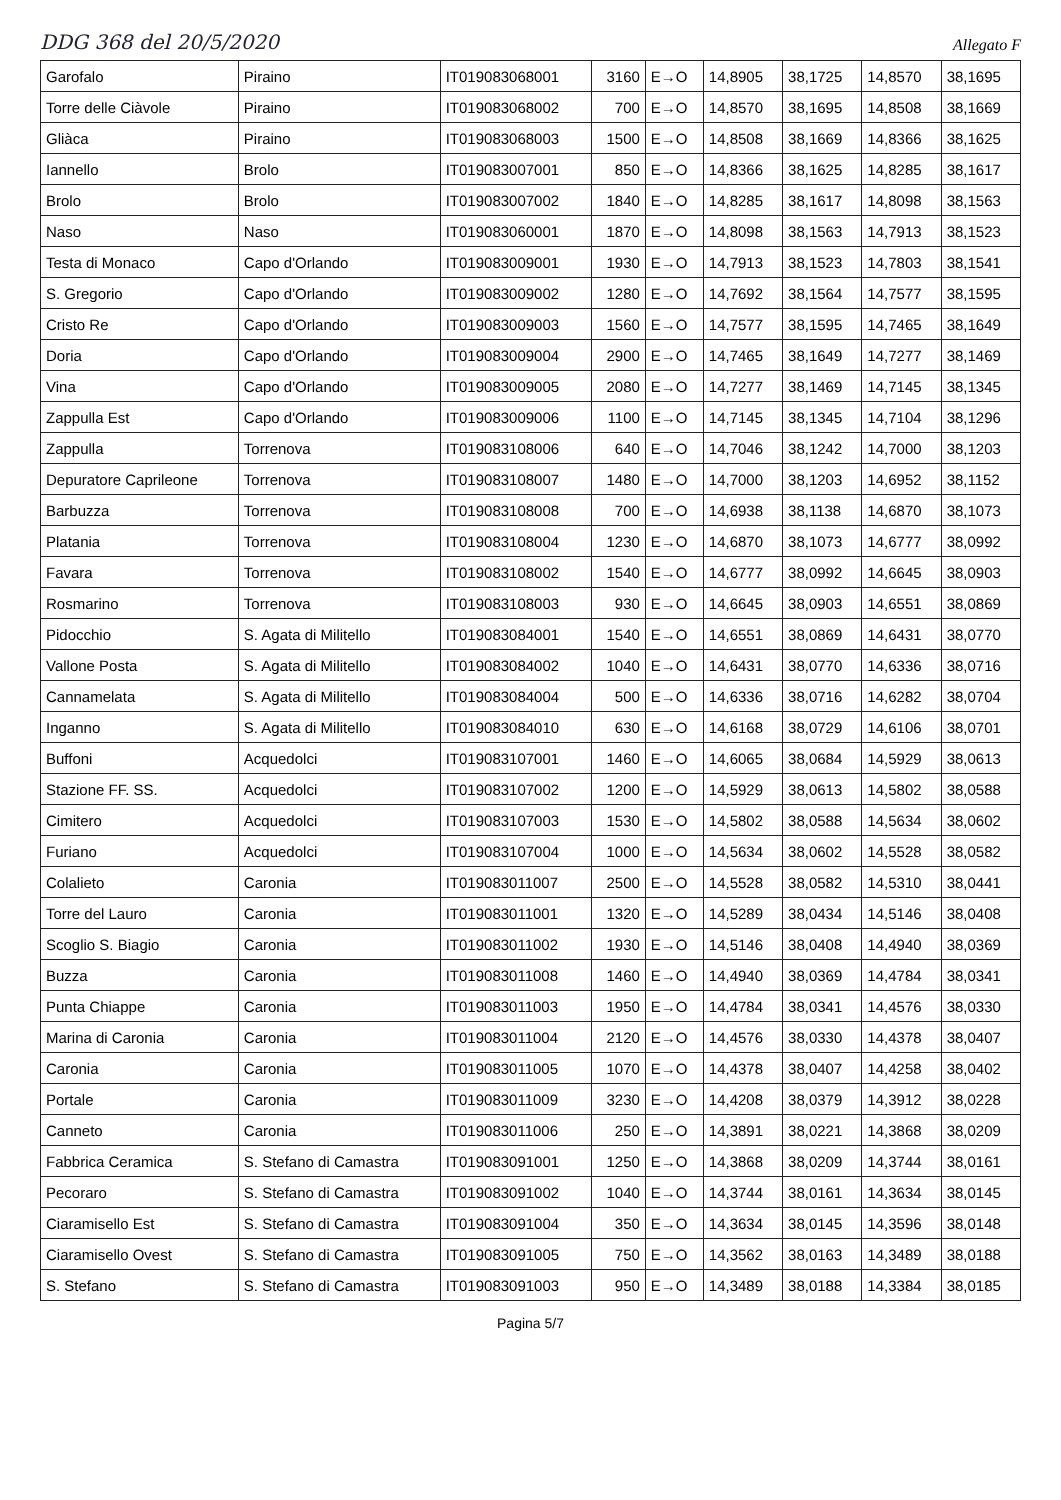DDG 368 del 20/5/2020 Allegato F
| Garofalo | Piraino | IT019083068001 | 3160 | E→O | 14,8905 | 38,1725 | 14,8570 | 38,1695 |
| Torre delle Ciàvole | Piraino | IT019083068002 | 700 | E→O | 14,8570 | 38,1695 | 14,8508 | 38,1669 |
| Gliàca | Piraino | IT019083068003 | 1500 | E→O | 14,8508 | 38,1669 | 14,8366 | 38,1625 |
| Iannello | Brolo | IT019083007001 | 850 | E→O | 14,8366 | 38,1625 | 14,8285 | 38,1617 |
| Brolo | Brolo | IT019083007002 | 1840 | E→O | 14,8285 | 38,1617 | 14,8098 | 38,1563 |
| Naso | Naso | IT019083060001 | 1870 | E→O | 14,8098 | 38,1563 | 14,7913 | 38,1523 |
| Testa di Monaco | Capo d'Orlando | IT019083009001 | 1930 | E→O | 14,7913 | 38,1523 | 14,7803 | 38,1541 |
| S. Gregorio | Capo d'Orlando | IT019083009002 | 1280 | E→O | 14,7692 | 38,1564 | 14,7577 | 38,1595 |
| Cristo Re | Capo d'Orlando | IT019083009003 | 1560 | E→O | 14,7577 | 38,1595 | 14,7465 | 38,1649 |
| Doria | Capo d'Orlando | IT019083009004 | 2900 | E→O | 14,7465 | 38,1649 | 14,7277 | 38,1469 |
| Vina | Capo d'Orlando | IT019083009005 | 2080 | E→O | 14,7277 | 38,1469 | 14,7145 | 38,1345 |
| Zappulla Est | Capo d'Orlando | IT019083009006 | 1100 | E→O | 14,7145 | 38,1345 | 14,7104 | 38,1296 |
| Zappulla | Torrenova | IT019083108006 | 640 | E→O | 14,7046 | 38,1242 | 14,7000 | 38,1203 |
| Depuratore Caprileone | Torrenova | IT019083108007 | 1480 | E→O | 14,7000 | 38,1203 | 14,6952 | 38,1152 |
| Barbuzza | Torrenova | IT019083108008 | 700 | E→O | 14,6938 | 38,1138 | 14,6870 | 38,1073 |
| Platania | Torrenova | IT019083108004 | 1230 | E→O | 14,6870 | 38,1073 | 14,6777 | 38,0992 |
| Favara | Torrenova | IT019083108002 | 1540 | E→O | 14,6777 | 38,0992 | 14,6645 | 38,0903 |
| Rosmarino | Torrenova | IT019083108003 | 930 | E→O | 14,6645 | 38,0903 | 14,6551 | 38,0869 |
| Pidocchio | S. Agata di Militello | IT019083084001 | 1540 | E→O | 14,6551 | 38,0869 | 14,6431 | 38,0770 |
| Vallone Posta | S. Agata di Militello | IT019083084002 | 1040 | E→O | 14,6431 | 38,0770 | 14,6336 | 38,0716 |
| Cannamelata | S. Agata di Militello | IT019083084004 | 500 | E→O | 14,6336 | 38,0716 | 14,6282 | 38,0704 |
| Inganno | S. Agata di Militello | IT019083084010 | 630 | E→O | 14,6168 | 38,0729 | 14,6106 | 38,0701 |
| Buffoni | Acquedolci | IT019083107001 | 1460 | E→O | 14,6065 | 38,0684 | 14,5929 | 38,0613 |
| Stazione FF. SS. | Acquedolci | IT019083107002 | 1200 | E→O | 14,5929 | 38,0613 | 14,5802 | 38,0588 |
| Cimitero | Acquedolci | IT019083107003 | 1530 | E→O | 14,5802 | 38,0588 | 14,5634 | 38,0602 |
| Furiano | Acquedolci | IT019083107004 | 1000 | E→O | 14,5634 | 38,0602 | 14,5528 | 38,0582 |
| Colalieto | Caronia | IT019083011007 | 2500 | E→O | 14,5528 | 38,0582 | 14,5310 | 38,0441 |
| Torre del Lauro | Caronia | IT019083011001 | 1320 | E→O | 14,5289 | 38,0434 | 14,5146 | 38,0408 |
| Scoglio S. Biagio | Caronia | IT019083011002 | 1930 | E→O | 14,5146 | 38,0408 | 14,4940 | 38,0369 |
| Buzza | Caronia | IT019083011008 | 1460 | E→O | 14,4940 | 38,0369 | 14,4784 | 38,0341 |
| Punta Chiappe | Caronia | IT019083011003 | 1950 | E→O | 14,4784 | 38,0341 | 14,4576 | 38,0330 |
| Marina di Caronia | Caronia | IT019083011004 | 2120 | E→O | 14,4576 | 38,0330 | 14,4378 | 38,0407 |
| Caronia | Caronia | IT019083011005 | 1070 | E→O | 14,4378 | 38,0407 | 14,4258 | 38,0402 |
| Portale | Caronia | IT019083011009 | 3230 | E→O | 14,4208 | 38,0379 | 14,3912 | 38,0228 |
| Canneto | Caronia | IT019083011006 | 250 | E→O | 14,3891 | 38,0221 | 14,3868 | 38,0209 |
| Fabbrica Ceramica | S. Stefano di Camastra | IT019083091001 | 1250 | E→O | 14,3868 | 38,0209 | 14,3744 | 38,0161 |
| Pecoraro | S. Stefano di Camastra | IT019083091002 | 1040 | E→O | 14,3744 | 38,0161 | 14,3634 | 38,0145 |
| Ciaramisello Est | S. Stefano di Camastra | IT019083091004 | 350 | E→O | 14,3634 | 38,0145 | 14,3596 | 38,0148 |
| Ciaramisello Ovest | S. Stefano di Camastra | IT019083091005 | 750 | E→O | 14,3562 | 38,0163 | 14,3489 | 38,0188 |
| S. Stefano | S. Stefano di Camastra | IT019083091003 | 950 | E→O | 14,3489 | 38,0188 | 14,3384 | 38,0185 |
Pagina 5/7